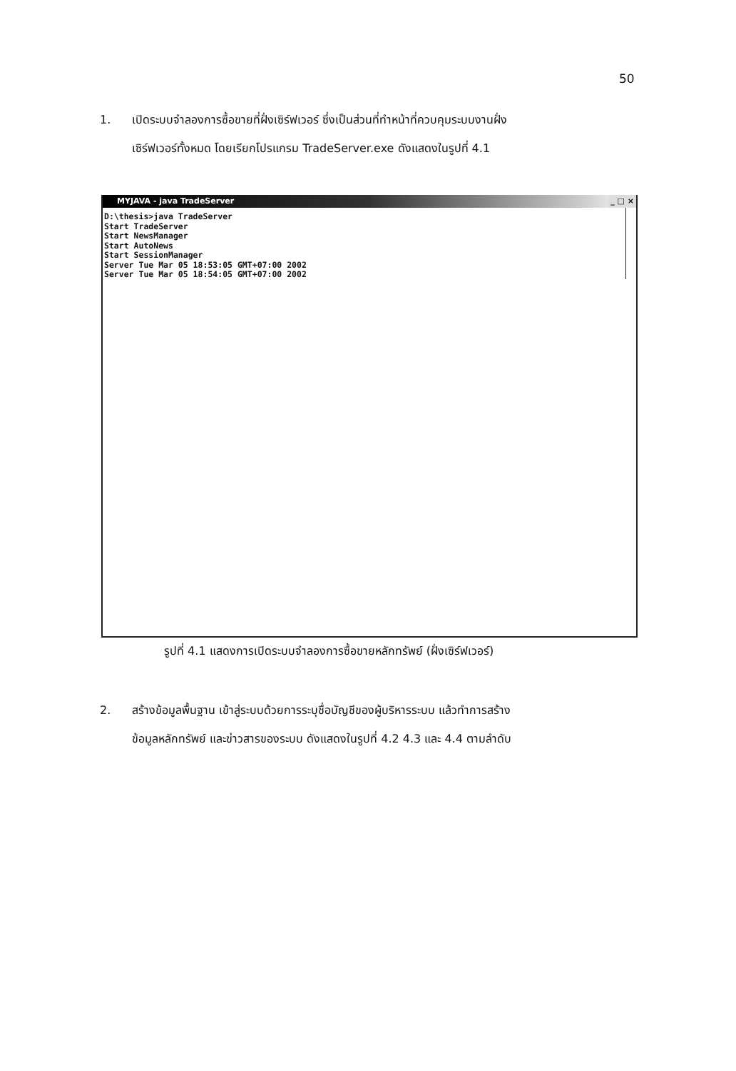50
1. เปิดระบบจำลองการซื้อขายที่ฝั่งเซิร์ฟเวอร์ ซึ่งเป็นส่วนที่ทำหน้าที่ควบคุมระบบงานฝั่ง
เซิร์ฟเวอร์ทั้งหมด โดยเรียกโปรแกรม TradeServer.exe ดังแสดงในรูปที่ 4.1
MYJAVA - java TradeServer _ □ ×
D:\thesis>java TradeServer
Start TradeServer
Start NewsManager
Start AutoNews
Start SessionManager
Server Tue Mar 05 18:53:05 GMT+07:00 2002
Server Tue Mar 05 18:54:05 GMT+07:00 2002
รูปที่ 4.1 แสดงการเปิดระบบจำลองการซื้อขายหลักทรัพย์ (ฝั่งเซิร์ฟเวอร์)
2. สร้างข้อมูลพื้นฐาน เข้าสู่ระบบด้วยการระบุชื่อบัญชีของผู้บริหารระบบ แล้วทำการสร้าง
ข้อมูลหลักทรัพย์ และข่าวสารของระบบ ดังแสดงในรูปที่ 4.2 4.3 และ 4.4 ตามลำดับ